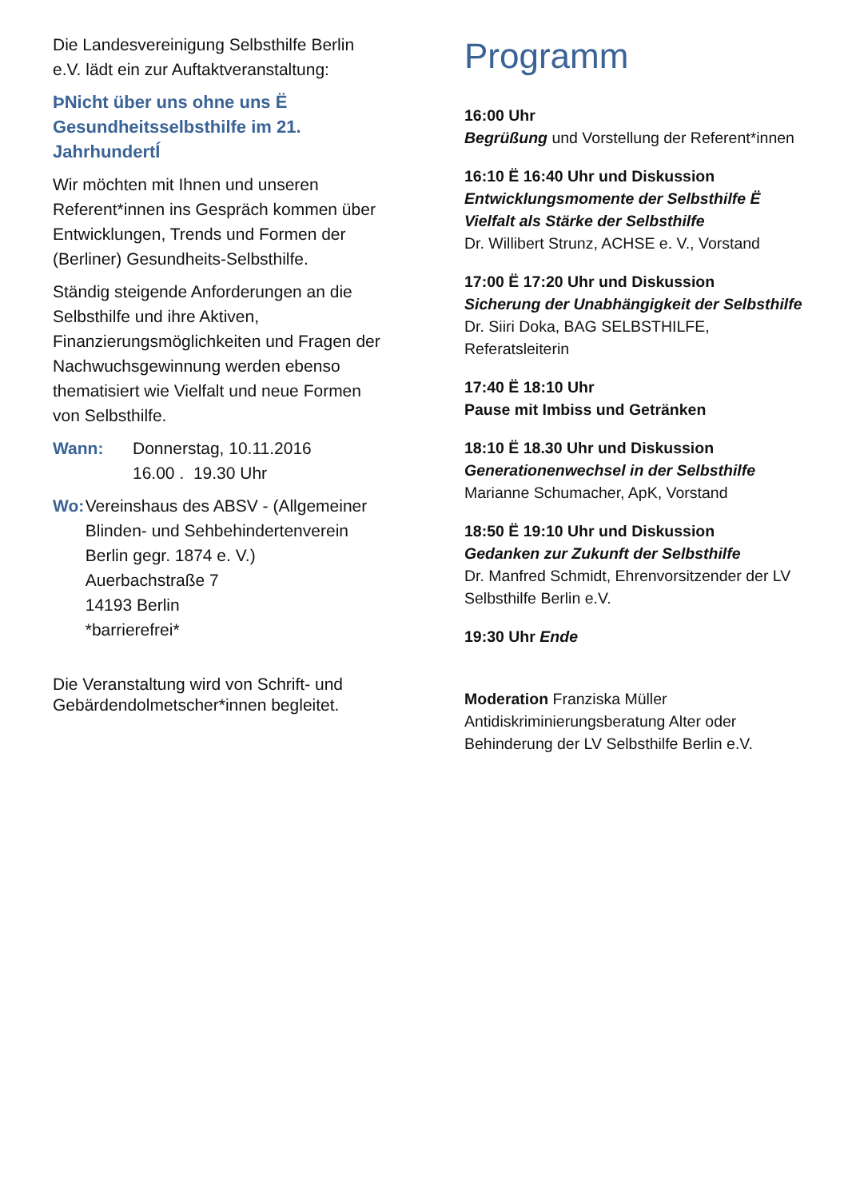Die Landesvereinigung Selbsthilfe Berlin e.V. lädt ein zur Auftaktveranstaltung:
ÞNicht über uns ohne uns Ë Gesundheitsselbsthilfe im 21. JahrhundertÍ
Wir möchten mit Ihnen und unseren Referent*innen ins Gespräch kommen über Entwicklungen, Trends und Formen der (Berliner) Gesundheits-Selbsthilfe.
Ständig steigende Anforderungen an die Selbsthilfe und ihre Aktiven, Finanzierungsmöglichkeiten und Fragen der Nachwuchsgewinnung werden ebenso thematisiert wie Vielfalt und neue Formen von Selbsthilfe.
Wann: Donnerstag, 10.11.2016
16.00 . 19.30 Uhr
Wo: Vereinshaus des ABSV - (Allgemeiner Blinden- und Sehbehindertenverein Berlin gegr. 1874 e. V.)
Auerbachstraße 7
14193 Berlin
*barrierefrei*
Die Veranstaltung wird von Schrift- und Gebärdendolmetscher*innen begleitet.
Programm
16:00 Uhr
Begrüßung und Vorstellung der Referent*innen
16:10 Ë 16:40 Uhr und Diskussion
Entwicklungsmomente der Selbsthilfe Ë Vielfalt als Stärke der Selbsthilfe
Dr. Willibert Strunz, ACHSE e. V., Vorstand
17:00 Ë 17:20 Uhr und Diskussion
Sicherung der Unabhängigkeit der Selbsthilfe
Dr. Siiri Doka, BAG SELBSTHILFE, Referatsleiterin
17:40 Ë 18:10 Uhr
Pause mit Imbiss und Getränken
18:10 Ë 18.30 Uhr und Diskussion
Generationenwechsel in der Selbsthilfe
Marianne Schumacher, ApK, Vorstand
18:50 Ë 19:10 Uhr und Diskussion
Gedanken zur Zukunft der Selbsthilfe
Dr. Manfred Schmidt, Ehrenvorsitzender der LV Selbsthilfe Berlin e.V.
19:30 Uhr Ende
Moderation Franziska Müller
Antidiskriminierungsberatung Alter oder Behinderung der LV Selbsthilfe Berlin e.V.